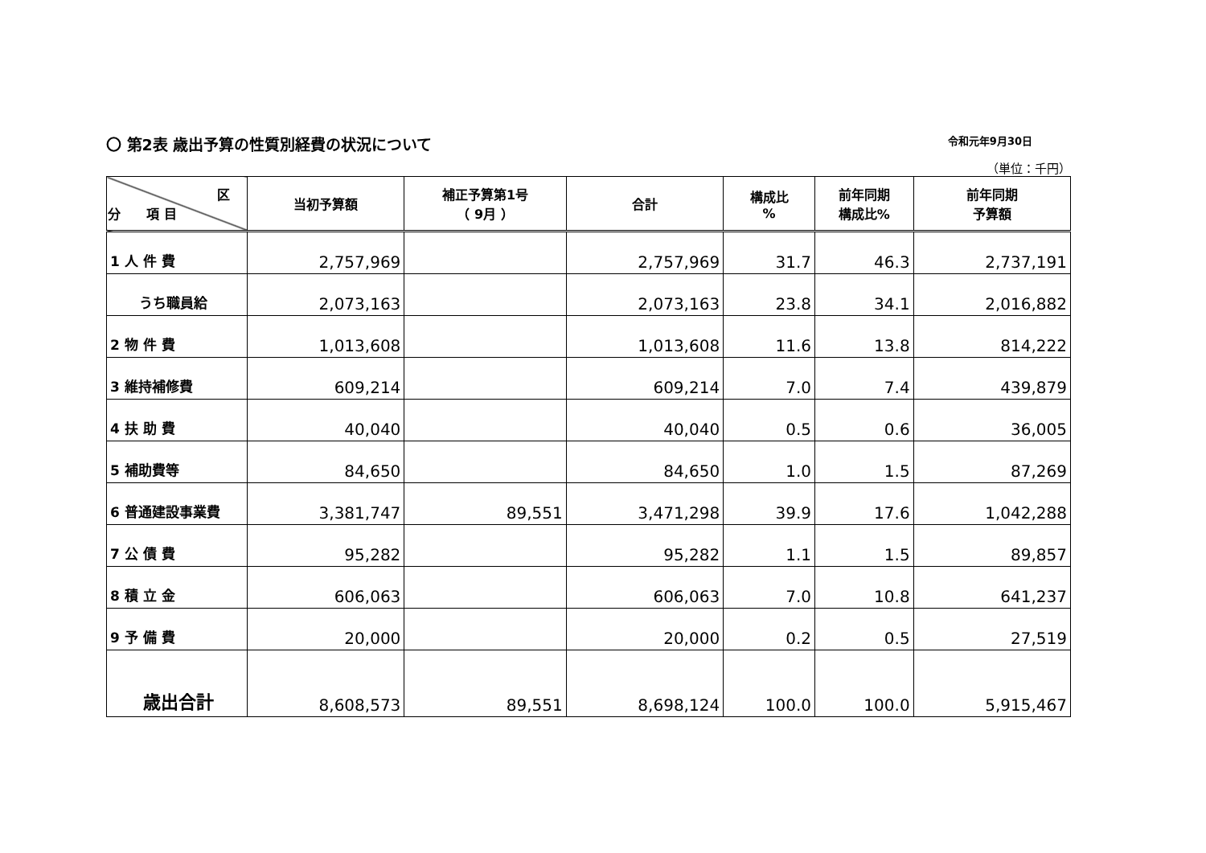〇 第2表 歳出予算の性質別経費の状況について 令和元年9月30日
（単位：千円）
| 区 分 項 目 | 当初予算額 | 補正予算第1号 （ 9月 ） | 合計 | 構成比 % | 前年同期 構成比% | 前年同期 予算額 |
| --- | --- | --- | --- | --- | --- | --- |
| 1 人 件 費 | 2,757,969 | | 2,757,969 | 31.7 | 46.3 | 2,737,191 |
| うち職員給 | 2,073,163 | | 2,073,163 | 23.8 | 34.1 | 2,016,882 |
| 2 物 件 費 | 1,013,608 | | 1,013,608 | 11.6 | 13.8 | 814,222 |
| 3 維持補修費 | 609,214 | | 609,214 | 7.0 | 7.4 | 439,879 |
| 4 扶 助 費 | 40,040 | | 40,040 | 0.5 | 0.6 | 36,005 |
| 5 補助費等 | 84,650 | | 84,650 | 1.0 | 1.5 | 87,269 |
| 6 普通建設事業費 | 3,381,747 | 89,551 | 3,471,298 | 39.9 | 17.6 | 1,042,288 |
| 7 公 債 費 | 95,282 | | 95,282 | 1.1 | 1.5 | 89,857 |
| 8 積 立 金 | 606,063 | | 606,063 | 7.0 | 10.8 | 641,237 |
| 9 予 備 費 | 20,000 | | 20,000 | 0.2 | 0.5 | 27,519 |
| 歳出合計 | 8,608,573 | 89,551 | 8,698,124 | 100.0 | 100.0 | 5,915,467 |